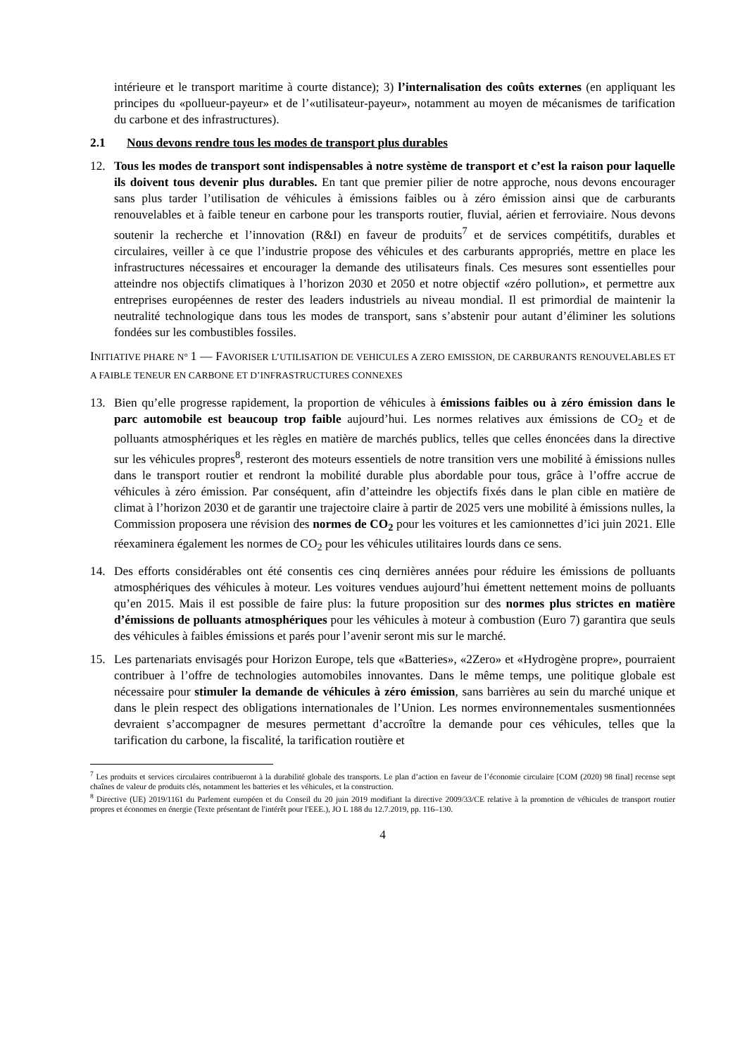intérieure et le transport maritime à courte distance); 3) l’internalisation des coûts externes (en appliquant les principes du «pollueur-payeur» et de l’«utilisateur-payeur», notamment au moyen de mécanismes de tarification du carbone et des infrastructures).
2.1 Nous devons rendre tous les modes de transport plus durables
12. Tous les modes de transport sont indispensables à notre système de transport et c’est la raison pour laquelle ils doivent tous devenir plus durables. En tant que premier pilier de notre approche, nous devons encourager sans plus tarder l’utilisation de véhicules à émissions faibles ou à zéro émission ainsi que de carburants renouvelables et à faible teneur en carbone pour les transports routier, fluvial, aérien et ferroviaire. Nous devons soutenir la recherche et l’innovation (R&I) en faveur de produits<sup>7</sup> et de services compétitifs, durables et circulaires, veiller à ce que l’industrie propose des véhicules et des carburants appropriés, mettre en place les infrastructures nécessaires et encourager la demande des utilisateurs finals. Ces mesures sont essentielles pour atteindre nos objectifs climatiques à l’horizon 2030 et 2050 et notre objectif «zéro pollution», et permettre aux entreprises européennes de rester des leaders industriels au niveau mondial. Il est primordial de maintenir la neutralité technologique dans tous les modes de transport, sans s’abstenir pour autant d’éliminer les solutions fondées sur les combustibles fossiles.
INITIATIVE PHARE N° 1 — FAVORISER L’UTILISATION DE VEHICULES A ZERO EMISSION, DE CARBURANTS RENOUVELABLES ET A FAIBLE TENEUR EN CARBONE ET D’INFRASTRUCTURES CONNEXES
13. Bien qu’elle progresse rapidement, la proportion de véhicules à émissions faibles ou à zéro émission dans le parc automobile est beaucoup trop faible aujourd’hui. Les normes relatives aux émissions de CO<sub>2</sub> et de polluants atmosphériques et les règles en matière de marchés publics, telles que celles énoncées dans la directive sur les véhicules propres<sup>8</sup>, resteront des moteurs essentiels de notre transition vers une mobilité à émissions nulles dans le transport routier et rendront la mobilité durable plus abordable pour tous, grâce à l’offre accrue de véhicules à zéro émission. Par conséquent, afin d’atteindre les objectifs fixés dans le plan cible en matière de climat à l’horizon 2030 et de garantir une trajectoire claire à partir de 2025 vers une mobilité à émissions nulles, la Commission proposera une révision des normes de CO<sub>2</sub> pour les voitures et les camionnettes d’ici juin 2021. Elle réexaminera également les normes de CO<sub>2</sub> pour les véhicules utilitaires lourds dans ce sens.
14. Des efforts considérables ont été consentis ces cinq dernières années pour réduire les émissions de polluants atmosphériques des véhicules à moteur. Les voitures vendues aujourd’hui émettent nettement moins de polluants qu’en 2015. Mais il est possible de faire plus: la future proposition sur des normes plus strictes en matière d’émissions de polluants atmosphériques pour les véhicules à moteur à combustion (Euro 7) garantira que seuls des véhicules à faibles émissions et parés pour l’avenir seront mis sur le marché.
15. Les partenariats envisagés pour Horizon Europe, tels que «Batteries», «2Zero» et «Hydrogène propre», pourraient contribuer à l’offre de technologies automobiles innovantes. Dans le même temps, une politique globale est nécessaire pour stimuler la demande de véhicules à zéro émission, sans barrières au sein du marché unique et dans le plein respect des obligations internationales de l’Union. Les normes environnementales susmentionnées devraient s’accompagner de mesures permettant d’accroître la demande pour ces véhicules, telles que la tarification du carbone, la fiscalité, la tarification routière et
<sup>7</sup> Les produits et services circulaires contribueront à la durabilité globale des transports. Le plan d’action en faveur de l’économie circulaire [COM (2020) 98 final] recense sept chaînes de valeur de produits clés, notamment les batteries et les véhicules, et la construction.
<sup>8</sup> Directive (UE) 2019/1161 du Parlement européen et du Conseil du 20 juin 2019 modifiant la directive 2009/33/CE relative à la promotion de véhicules de transport routier propres et économes en énergie (Texte présentant de l'intérêt pour l'EEE.), JO L 188 du 12.7.2019, pp. 116–130.
4